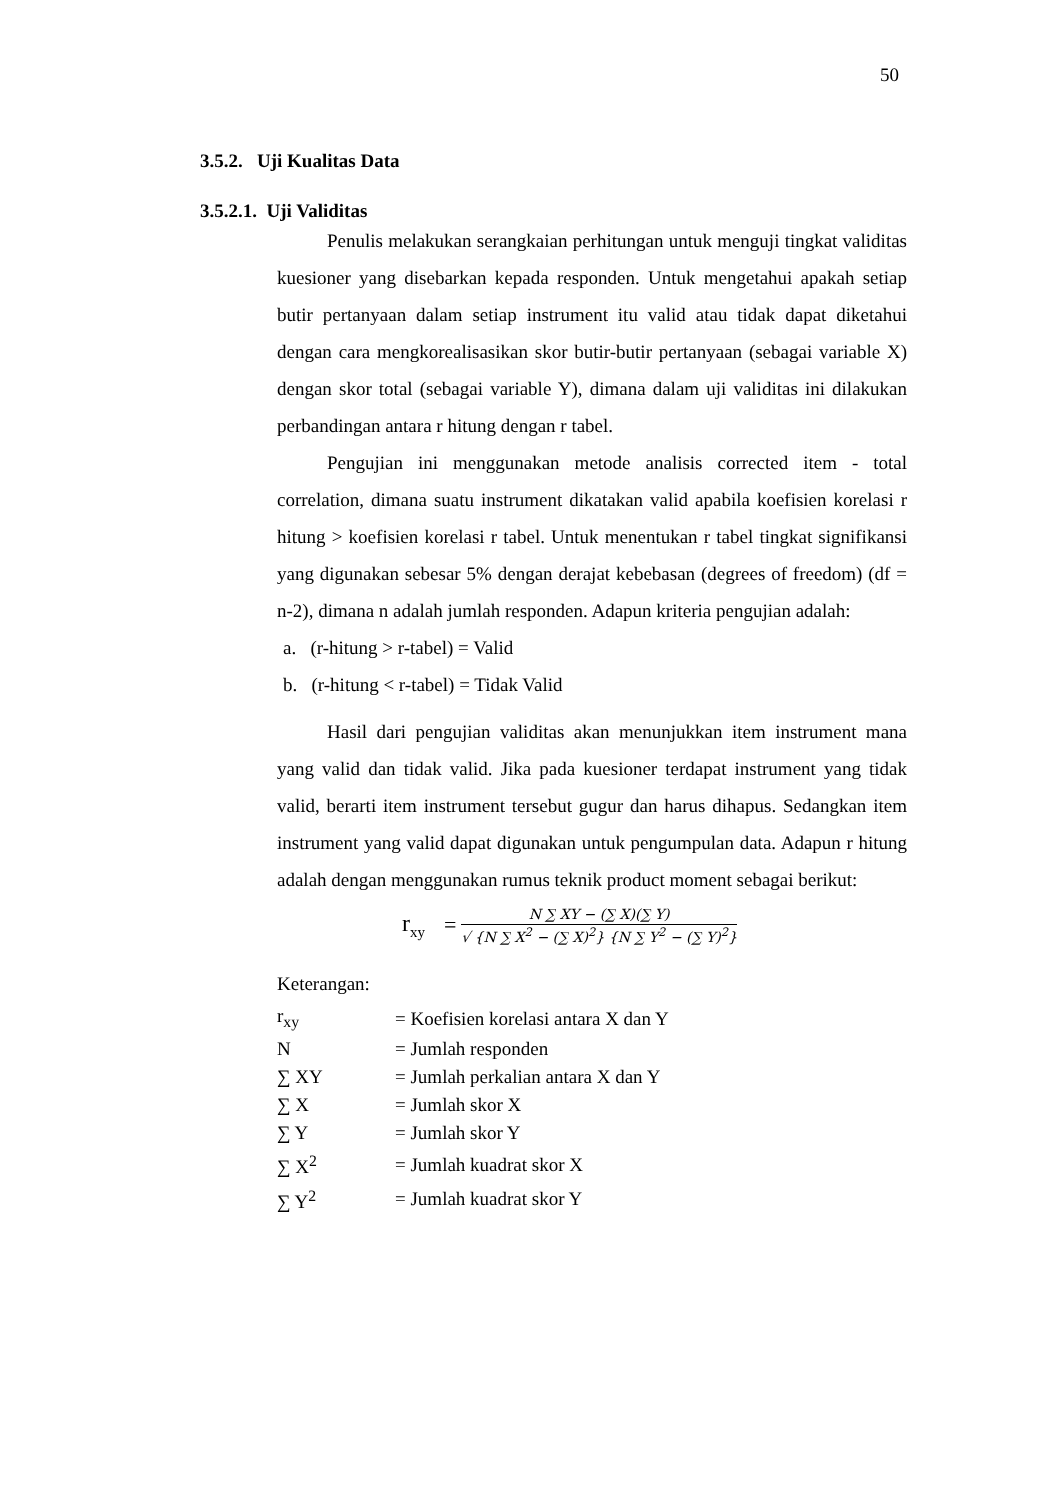50
3.5.2. Uji Kualitas Data
3.5.2.1. Uji Validitas
Penulis melakukan serangkaian perhitungan untuk menguji tingkat validitas kuesioner yang disebarkan kepada responden. Untuk mengetahui apakah setiap butir pertanyaan dalam setiap instrument itu valid atau tidak dapat diketahui dengan cara mengkorealisasikan skor butir-butir pertanyaan (sebagai variable X) dengan skor total (sebagai variable Y), dimana dalam uji validitas ini dilakukan perbandingan antara r hitung dengan r tabel.
Pengujian ini menggunakan metode analisis corrected item - total correlation, dimana suatu instrument dikatakan valid apabila koefisien korelasi r hitung > koefisien korelasi r tabel. Untuk menentukan r tabel tingkat signifikansi yang digunakan sebesar 5% dengan derajat kebebasan (degrees of freedom) (df = n-2), dimana n adalah jumlah responden. Adapun kriteria pengujian adalah:
a. (r-hitung > r-tabel) = Valid
b. (r-hitung < r-tabel) = Tidak Valid
Hasil dari pengujian validitas akan menunjukkan item instrument mana yang valid dan tidak valid. Jika pada kuesioner terdapat instrument yang tidak valid, berarti item instrument tersebut gugur dan harus dihapus. Sedangkan item instrument yang valid dapat digunakan untuk pengumpulan data. Adapun r hitung adalah dengan menggunakan rumus teknik product moment sebagai berikut:
r<sub>xy</sub> =
N ∑ XY − (∑ X)(∑ Y)
√ {N ∑ X<sup>2</sup> − (∑ X)<sup>2</sup>} {N ∑ Y<sup>2</sup> − (∑ Y)<sup>2</sup>}
Keterangan:
| r<sub>xy</sub> | = Koefisien korelasi antara X dan Y |
| N | = Jumlah responden |
| ∑ XY | = Jumlah perkalian antara X dan Y |
| ∑ X | = Jumlah skor X |
| ∑ Y | = Jumlah skor Y |
| ∑ X<sup>2</sup> | = Jumlah kuadrat skor X |
| ∑ Y<sup>2</sup> | = Jumlah kuadrat skor Y |